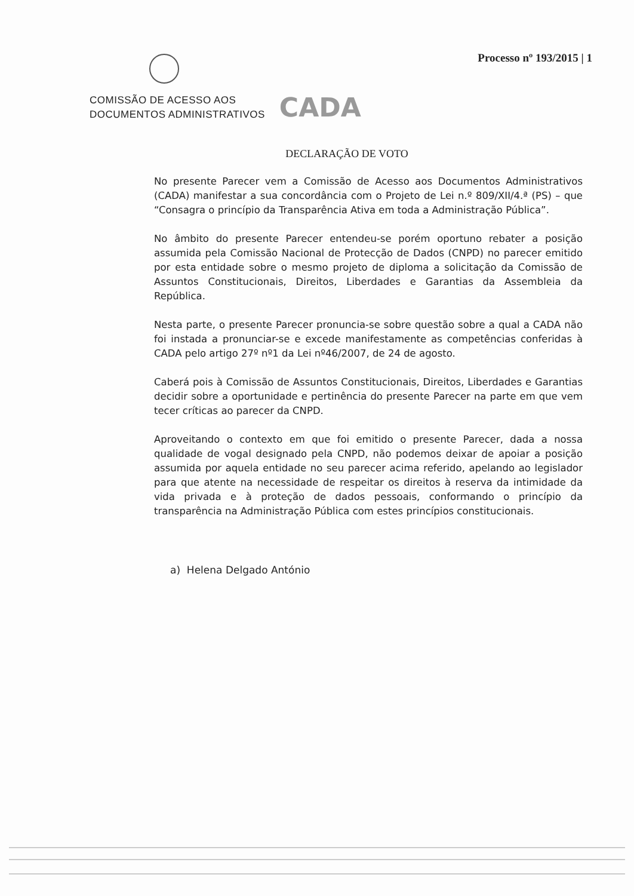Processo nº 193/2015 | 1
COMISSÃO DE ACESSO AOS
DOCUMENTOS ADMINISTRATIVOS
CADA
DECLARAÇÃO DE VOTO
No presente Parecer vem a Comissão de Acesso aos Documentos Administrativos (CADA) manifestar a sua concordância com o Projeto de Lei n.º 809/XII/4.ª (PS) – que “Consagra o princípio da Transparência Ativa em toda a Administração Pública”.
No âmbito do presente Parecer entendeu-se porém oportuno rebater a posição assumida pela Comissão Nacional de Protecção de Dados (CNPD) no parecer emitido por esta entidade sobre o mesmo projeto de diploma a solicitação da Comissão de Assuntos Constitucionais, Direitos, Liberdades e Garantias da Assembleia da República.
Nesta parte, o presente Parecer pronuncia-se sobre questão sobre a qual a CADA não foi instada a pronunciar-se e excede manifestamente as competências conferidas à CADA pelo artigo 27º nº1 da Lei nº46/2007, de 24 de agosto.
Caberá pois à Comissão de Assuntos Constitucionais, Direitos, Liberdades e Garantias decidir sobre a oportunidade e pertinência do presente Parecer na parte em que vem tecer críticas ao parecer da CNPD.
Aproveitando o contexto em que foi emitido o presente Parecer, dada a nossa qualidade de vogal designado pela CNPD, não podemos deixar de apoiar a posição assumida por aquela entidade no seu parecer acima referido, apelando ao legislador para que atente na necessidade de respeitar os direitos à reserva da intimidade da vida privada e à proteção de dados pessoais, conformando o princípio da transparência na Administração Pública com estes princípios constitucionais.
a) Helena Delgado António